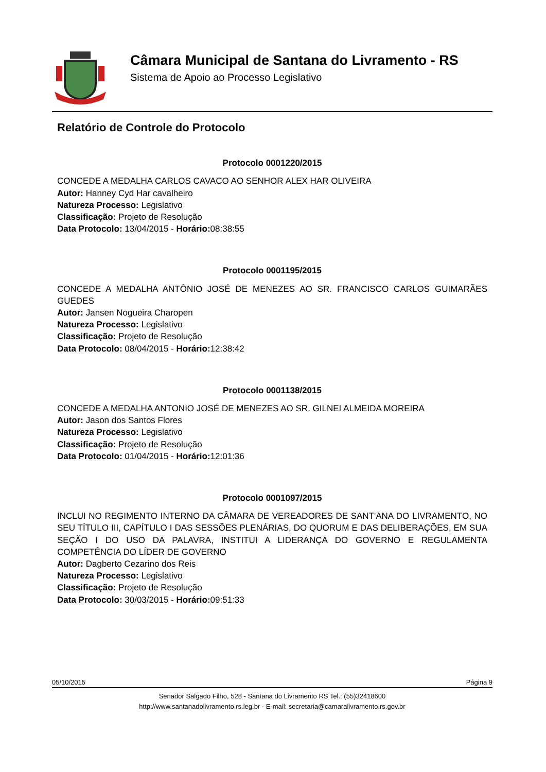Câmara Municipal de Santana do Livramento - RS
Sistema de Apoio ao Processo Legislativo
Relatório de Controle do Protocolo
Protocolo 0001220/2015
CONCEDE A MEDALHA CARLOS CAVACO AO SENHOR ALEX HAR OLIVEIRA
Autor: Hanney Cyd Har cavalheiro
Natureza Processo: Legislativo
Classificação: Projeto de Resolução
Data Protocolo: 13/04/2015 - Horário: 08:38:55
Protocolo 0001195/2015
CONCEDE A MEDALHA ANTÔNIO JOSÉ DE MENEZES AO SR. FRANCISCO CARLOS GUIMARÃES GUEDES
Autor: Jansen Nogueira Charopen
Natureza Processo: Legislativo
Classificação: Projeto de Resolução
Data Protocolo: 08/04/2015 - Horário: 12:38:42
Protocolo 0001138/2015
CONCEDE A MEDALHA ANTONIO JOSÉ DE MENEZES AO SR. GILNEI ALMEIDA MOREIRA
Autor: Jason dos Santos Flores
Natureza Processo: Legislativo
Classificação: Projeto de Resolução
Data Protocolo: 01/04/2015 - Horário: 12:01:36
Protocolo 0001097/2015
INCLUI NO REGIMENTO INTERNO DA CÂMARA DE VEREADORES DE SANT'ANA DO LIVRAMENTO, NO SEU TÍTULO III, CAPÍTULO I DAS SESSÕES PLENÁRIAS, DO QUORUM E DAS DELIBERAÇÕES, EM SUA SEÇÃO I DO USO DA PALAVRA, INSTITUI A LIDERANÇA DO GOVERNO E REGULAMENTA COMPETÊNCIA DO LÍDER DE GOVERNO
Autor: Dagberto Cezarino dos Reis
Natureza Processo: Legislativo
Classificação: Projeto de Resolução
Data Protocolo: 30/03/2015 - Horário: 09:51:33
05/10/2015 Página 9
Senador Salgado Filho, 528 - Santana do Livramento RS Tel.: (55)32418600
http://www.santanadolivramento.rs.leg.br - E-mail: secretaria@camaralivramento.rs.gov.br